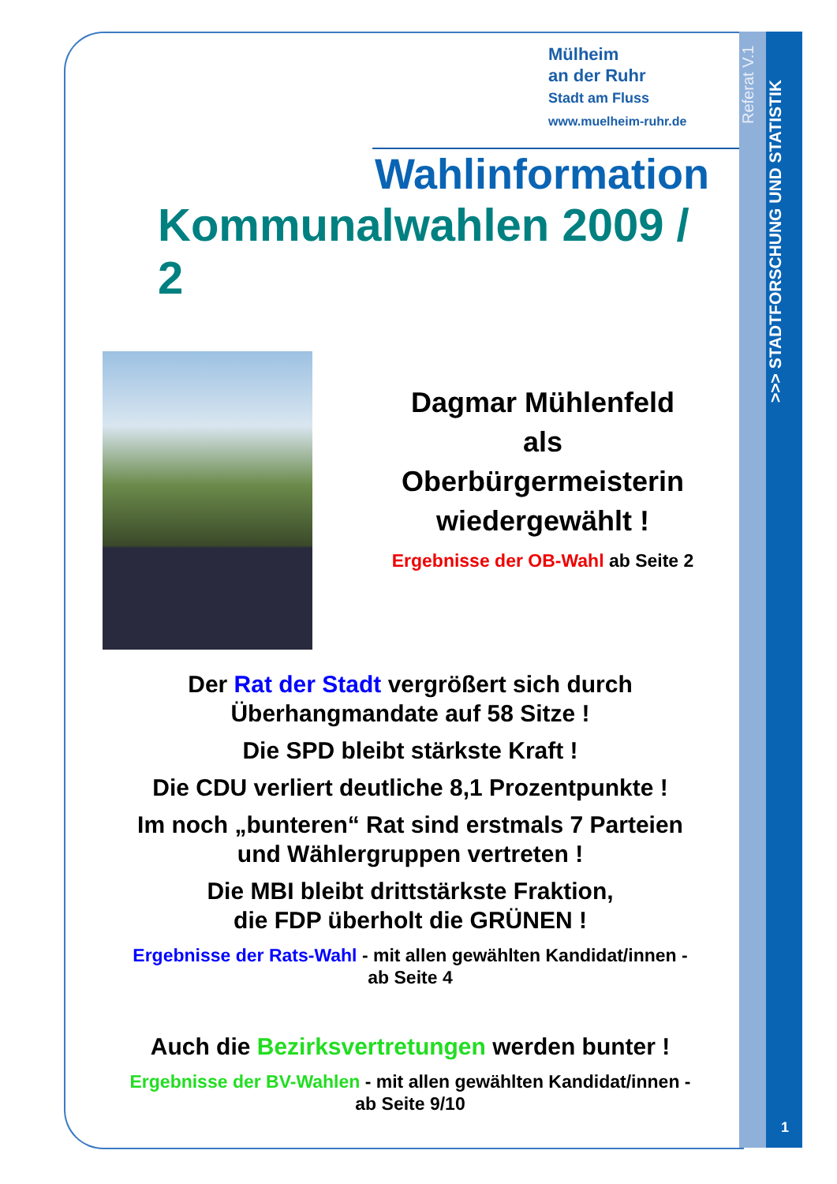Referat V.1
>>> STADTFORSCHUNG UND STATISTIK
1
Mülheim
an der Ruhr
Stadt am Fluss
www.muelheim-ruhr.de
Wahlinformation
Kommunalwahlen 2009 / 2
Dagmar Mühlenfeld
als
Oberbürgermeisterin
wiedergewählt !
Ergebnisse der OB-Wahl ab Seite 2
Der Rat der Stadt vergrößert sich durch
Überhangmandate auf 58 Sitze !
Die SPD bleibt stärkste Kraft !
Die CDU verliert deutliche 8,1 Prozentpunkte !
Im noch „bunteren“ Rat sind erstmals 7 Parteien
und Wählergruppen vertreten !
Die MBI bleibt drittstärkste Fraktion,
die FDP überholt die GRÜNEN !
Ergebnisse der Rats-Wahl - mit allen gewählten Kandidat/innen -
ab Seite 4
Auch die Bezirksvertretungen werden bunter !
Ergebnisse der BV-Wahlen - mit allen gewählten Kandidat/innen -
ab Seite 9/10